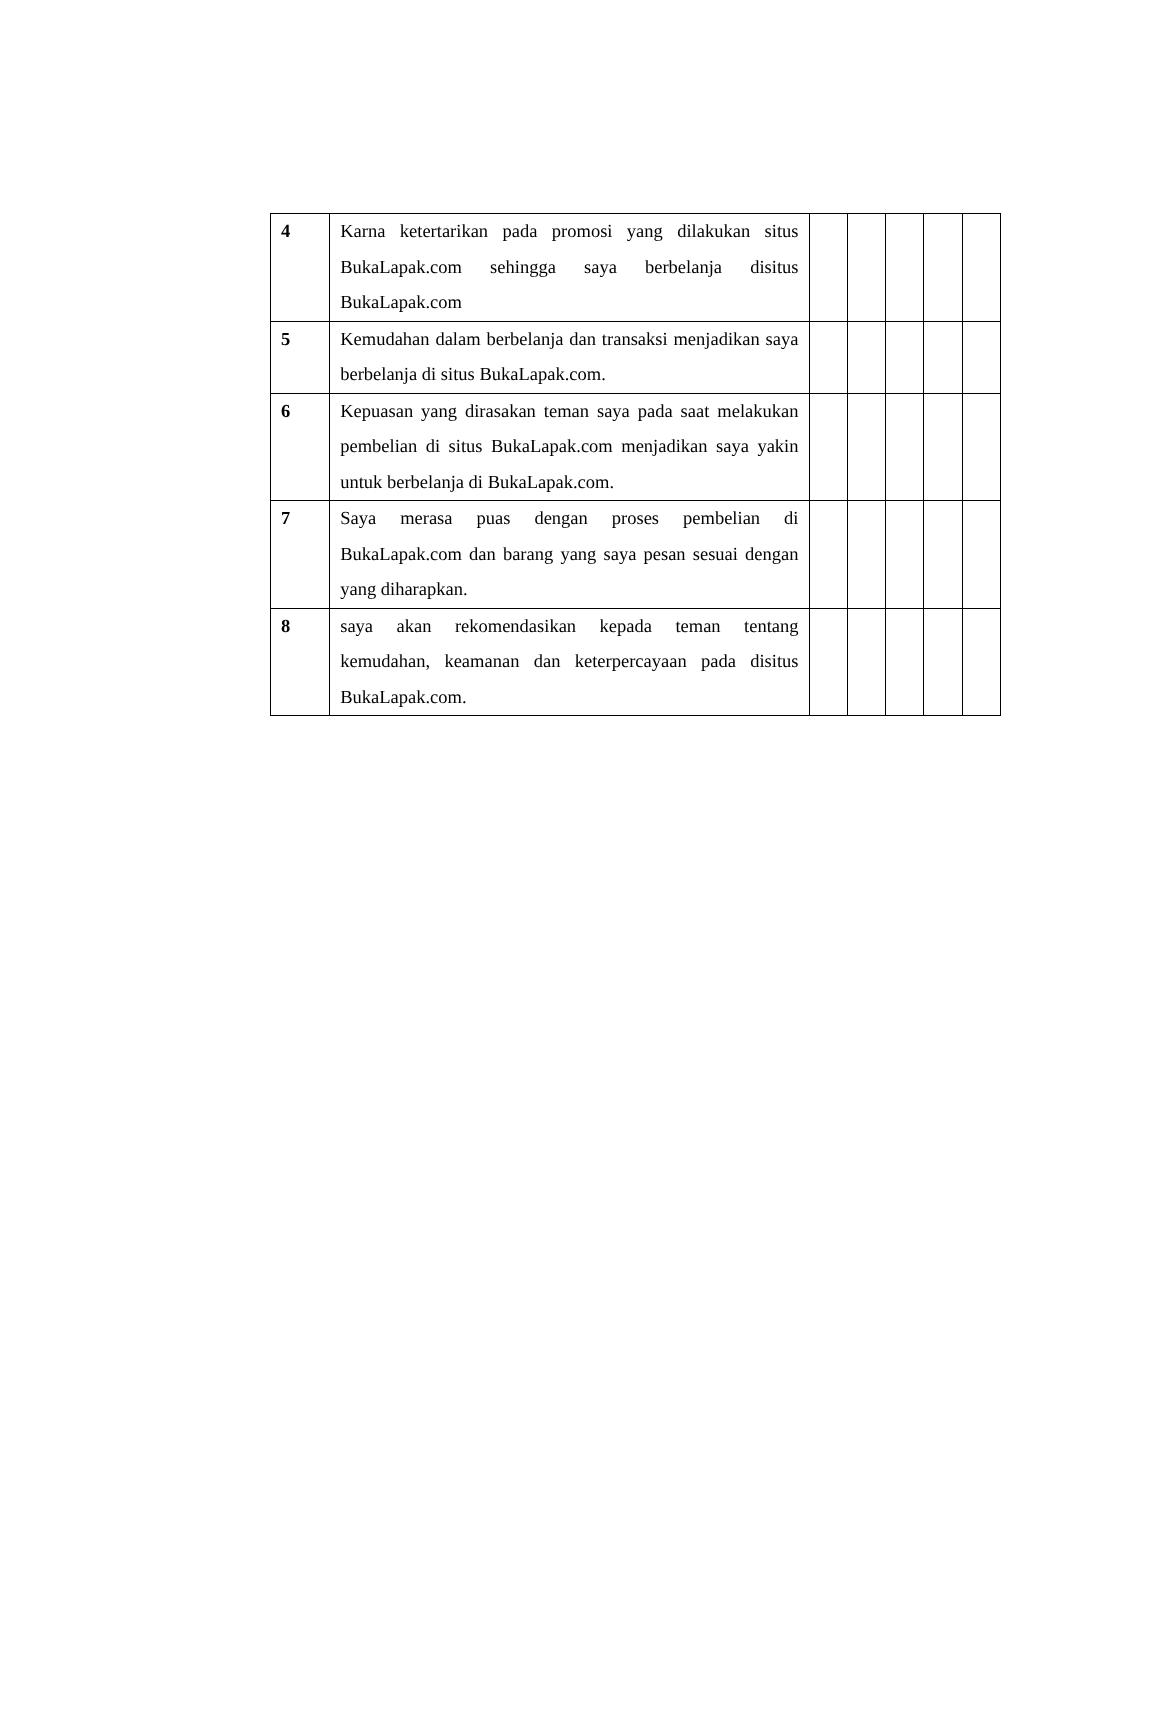| 4 | Karna ketertarikan pada promosi yang dilakukan situs BukaLapak.com sehingga saya berbelanja disitus BukaLapak.com | | | | | |
| 5 | Kemudahan dalam berbelanja dan transaksi menjadikan saya berbelanja di situs BukaLapak.com. | | | | | |
| 6 | Kepuasan yang dirasakan teman saya pada saat melakukan pembelian di situs BukaLapak.com menjadikan saya yakin untuk berbelanja di BukaLapak.com. | | | | | |
| 7 | Saya merasa puas dengan proses pembelian di BukaLapak.com dan barang yang saya pesan sesuai dengan yang diharapkan. | | | | | |
| 8 | saya akan rekomendasikan kepada teman tentang kemudahan, keamanan dan keterpercayaan pada disitus BukaLapak.com. | | | | | |